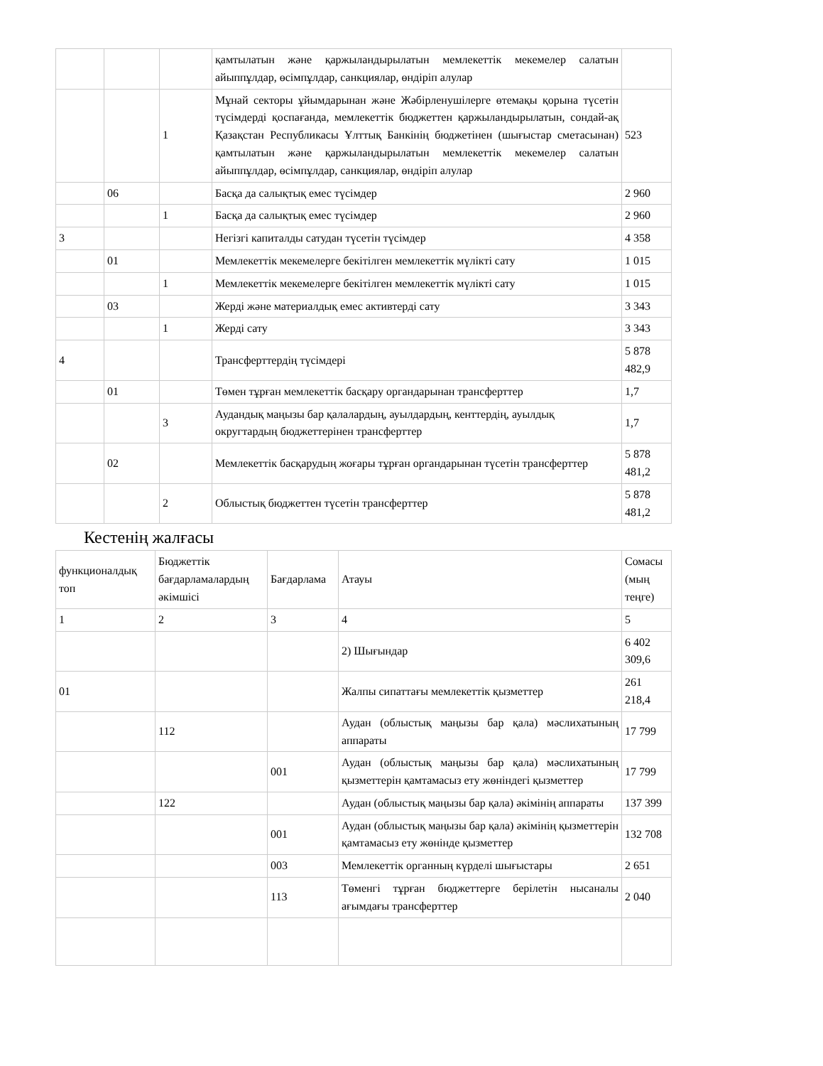| | | | қамтылатын және қаржыландырылатын мемлекеттік мекемелер салатын айыппұлдар, өсімпұлдар, санкциялар, өндіріп алулар | |
| | | 1 | Мұнай секторы ұйымдарынан және Жәбірленушілерге өтемақы қорына түсетін түсімдерді қоспағанда, мемлекеттік бюджеттен қаржыландырылатын, сондай-ақ Қазақстан Республикасы Ұлттық Банкінің бюджетінен (шығыстар сметасынан) қамтылатын және қаржыландырылатын мемлекеттік мекемелер салатын айыппұлдар, өсімпұлдар, санкциялар, өндіріп алулар | 523 |
| | 06 | | Басқа да салықтық емес түсімдер | 2 960 |
| | | 1 | Басқа да салықтық емес түсімдер | 2 960 |
| 3 | | | Негізгі капиталды сатудан түсетін түсімдер | 4 358 |
| | 01 | | Мемлекеттік мекемелерге бекітілген мемлекеттік мүлікті сату | 1 015 |
| | | 1 | Мемлекеттік мекемелерге бекітілген мемлекеттік мүлікті сату | 1 015 |
| | 03 | | Жерді және материалдық емес активтерді сату | 3 343 |
| | | 1 | Жерді сату | 3 343 |
| 4 | | | Трансферттердің түсімдері | 5 878 482,9 |
| | 01 | | Төмен тұрған мемлекеттік басқару органдарынан трансферттер | 1,7 |
| | | 3 | Аудандық маңызы бар қалалардың, ауылдардың, кенттердің, ауылдық округтардың бюджеттерінен трансферттер | 1,7 |
| | 02 | | Мемлекеттік басқарудың жоғары тұрған органдарынан түсетін трансферттер | 5 878 481,2 |
| | | 2 | Облыстық бюджеттен түсетін трансферттер | 5 878 481,2 |
Кестенің жалғасы
| функционалдық топ | Бюджеттік бағдарламалардың әкімшісі | Бағдарлама | Атауы | Сомасы (мың теңге) |
| --- | --- | --- | --- | --- |
| 1 | 2 | 3 | 4 | 5 |
| | | | 2) Шығындар | 6 402 309,6 |
| 01 | | | Жалпы сипаттағы мемлекеттік қызметтер | 261 218,4 |
| | 112 | | Аудан (облыстық маңызы бар қала) мәслихатының аппараты | 17 799 |
| | | 001 | Аудан (облыстық маңызы бар қала) мәслихатының қызметтерін қамтамасыз ету жөніндегі қызметтер | 17 799 |
| | 122 | | Аудан (облыстық маңызы бар қала) әкімінің аппараты | 137 399 |
| | | 001 | Аудан (облыстық маңызы бар қала) әкімінің қызметтерін қамтамасыз ету жөнінде қызметтер | 132 708 |
| | | 003 | Мемлекеттік органның күрделі шығыстары | 2 651 |
| | | 113 | Төменгі тұрған бюджеттерге берілетін нысаналы ағымдағы трансферттер | 2 040 |